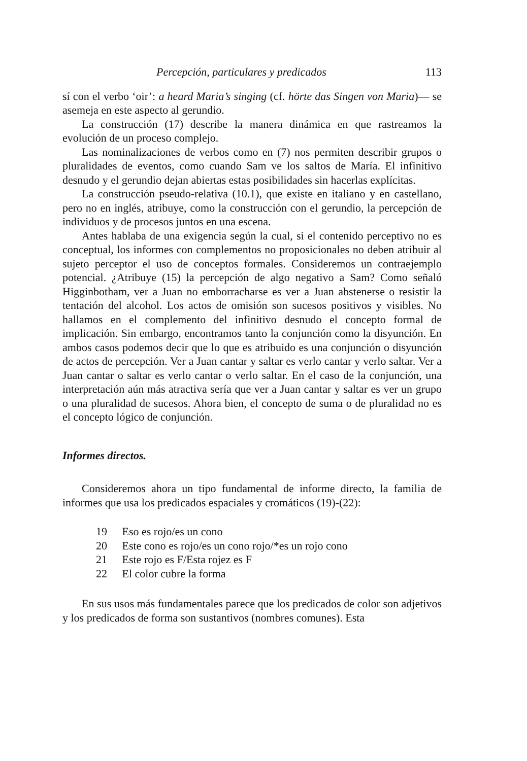Percepción, particulares y predicados 113
sí con el verbo ‘oir’: a heard Maria’s singing (cf. hörte das Singen von Maria)— se asemeja en este aspecto al gerundio.
La construcción (17) describe la manera dinámica en que rastreamos la evolución de un proceso complejo.
Las nominalizaciones de verbos como en (7) nos permiten describir grupos o pluralidades de eventos, como cuando Sam ve los saltos de María. El infinitivo desnudo y el gerundio dejan abiertas estas posibilidades sin hacerlas explícitas.
La construcción pseudo-relativa (10.1), que existe en italiano y en castellano, pero no en inglés, atribuye, como la construcción con el gerundio, la percepción de individuos y de procesos juntos en una escena.
Antes hablaba de una exigencia según la cual, si el contenido perceptivo no es conceptual, los informes con complementos no proposicionales no deben atribuir al sujeto perceptor el uso de conceptos formales. Consideremos un contraejemplo potencial. ¿Atribuye (15) la percepción de algo negativo a Sam? Como señaló Higginbotham, ver a Juan no emborracharse es ver a Juan abstenerse o resistir la tentación del alcohol. Los actos de omisión son sucesos positivos y visibles. No hallamos en el complemento del infinitivo desnudo el concepto formal de implicación. Sin embargo, encontramos tanto la conjunción como la disyunción. En ambos casos podemos decir que lo que es atribuido es una conjunción o disyunción de actos de percepción. Ver a Juan cantar y saltar es verlo cantar y verlo saltar. Ver a Juan cantar o saltar es verlo cantar o verlo saltar. En el caso de la conjunción, una interpretación aún más atractiva sería que ver a Juan cantar y saltar es ver un grupo o una pluralidad de sucesos. Ahora bien, el concepto de suma o de pluralidad no es el concepto lógico de conjunción.
Informes directos.
Consideremos ahora un tipo fundamental de informe directo, la familia de informes que usa los predicados espaciales y cromáticos (19)-(22):
19 Eso es rojo/es un cono
20 Este cono es rojo/es un cono rojo/*es un rojo cono
21 Este rojo es F/Esta rojez es F
22 El color cubre la forma
En sus usos más fundamentales parece que los predicados de color son adjetivos y los predicados de forma son sustantivos (nombres comunes). Esta